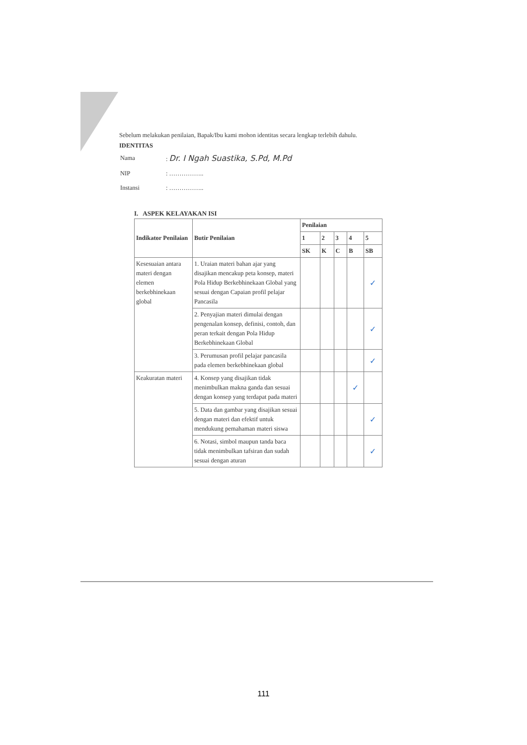Sebelum melakukan penilaian, Bapak/Ibu kami mohon identitas secara lengkap terlebih dahulu.
IDENTITAS
| Nama | : Dr. I Ngah Suastika, S.Pd, M.Pd |
| NIP | : …………….. |
| Instansi | : …………….. |
I. ASPEK KELAYAKAN ISI
| Indikator Penilaian | Butir Penilaian | Penilaian | | | | |
| --- | --- | --- | --- | --- | --- | --- |
| | | 1 | 2 | 3 | 4 | 5 |
| | | SK | K | C | B | SB |
| Kesesuaian antara materi dengan elemen berkebhinekaan global | 1. Uraian materi bahan ajar yang disajikan mencakup peta konsep, materi Pola Hidup Berkebhinekaan Global yang sesuai dengan Capaian profil pelajar Pancasila | | | | | ✓ |
| | 2. Penyajian materi dimulai dengan pengenalan konsep, definisi, contoh, dan peran terkait dengan Pola Hidup Berkebhinekaan Global | | | | | ✓ |
| | 3. Perumusan profil pelajar pancasila pada elemen berkebhinekaan global | | | | | ✓ |
| Keakuratan materi | 4. Konsep yang disajikan tidak menimbulkan makna ganda dan sesuai dengan konsep yang terdapat pada materi | | | | ✓ | |
| | 5. Data dan gambar yang disajikan sesuai dengan materi dan efektif untuk mendukung pemahaman materi siswa | | | | | ✓ |
| | 6. Notasi, simbol maupun tanda baca tidak menimbulkan tafsiran dan sudah sesuai dengan aturan | | | | | ✓ |
111